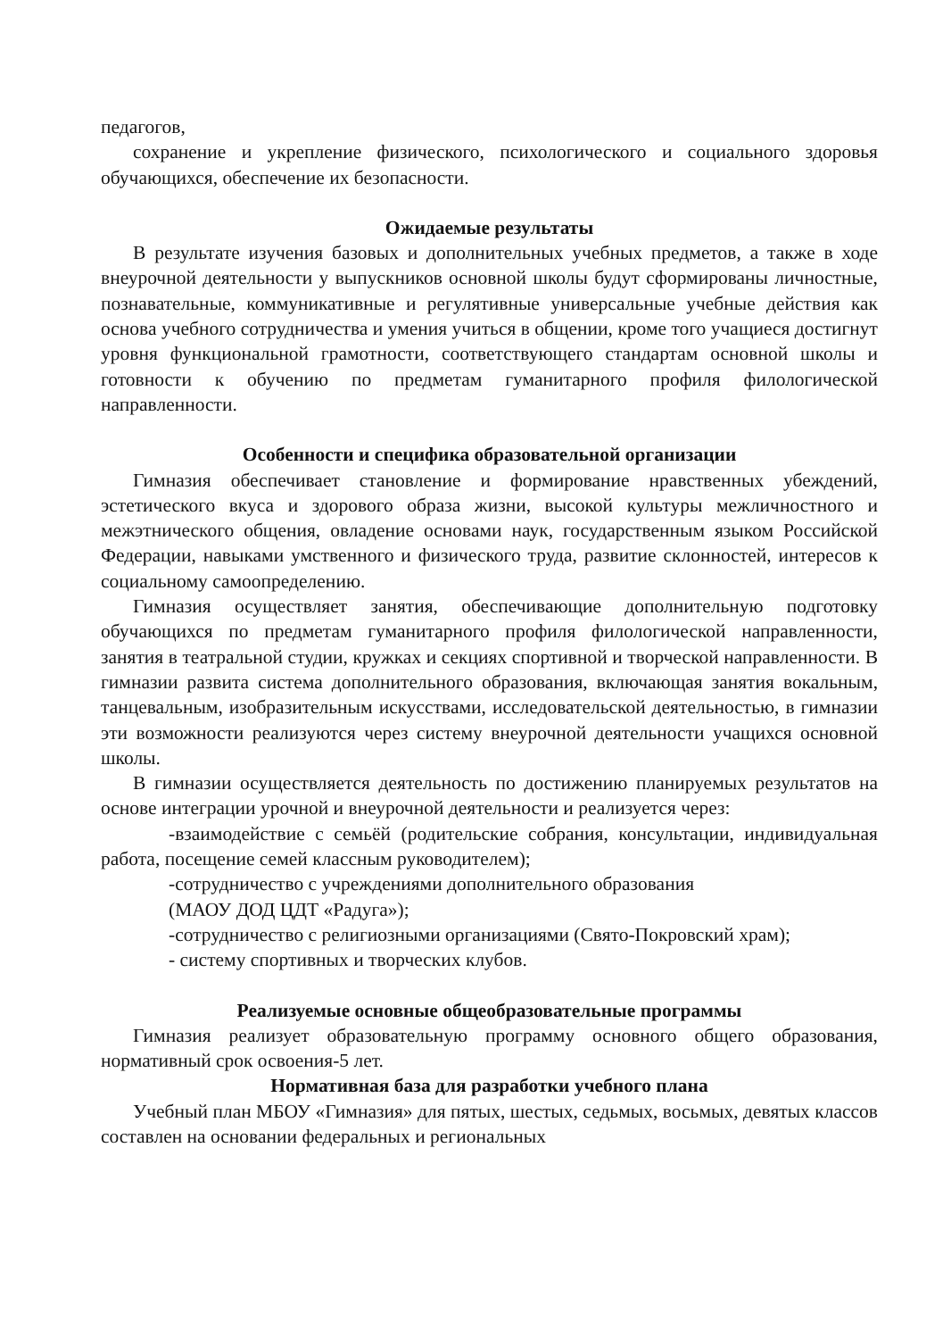педагогов,
сохранение и укрепление физического, психологического и социального здоровья обучающихся, обеспечение их безопасности.
Ожидаемые результаты
В результате изучения базовых и дополнительных учебных предметов, а также в ходе внеурочной деятельности у выпускников основной школы будут сформированы личностные, познавательные, коммуникативные и регулятивные универсальные учебные действия как основа учебного сотрудничества и умения учиться в общении, кроме того учащиеся достигнут уровня функциональной грамотности, соответствующего стандартам основной школы и готовности к обучению по предметам гуманитарного профиля филологической направленности.
Особенности и специфика образовательной организации
Гимназия обеспечивает становление и формирование нравственных убеждений, эстетического вкуса и здорового образа жизни, высокой культуры межличностного и межэтнического общения, овладение основами наук, государственным языком Российской Федерации, навыками умственного и физического труда, развитие склонностей, интересов к социальному самоопределению.
Гимназия осуществляет занятия, обеспечивающие дополнительную подготовку обучающихся по предметам гуманитарного профиля филологической направленности, занятия в театральной студии, кружках и секциях спортивной и творческой направленности. В гимназии развита система дополнительного образования, включающая занятия вокальным, танцевальным, изобразительным искусствами, исследовательской деятельностью, в гимназии эти возможности реализуются через систему внеурочной деятельности учащихся основной школы.
В гимназии осуществляется деятельность по достижению планируемых результатов на основе интеграции урочной и внеурочной деятельности и реализуется через:
-взаимодействие с семьёй (родительские собрания, консультации, индивидуальная работа, посещение семей классным руководителем);
-сотрудничество с учреждениями дополнительного образования
(МАОУ ДОД ЦДТ «Радуга»);
-сотрудничество с религиозными организациями (Свято-Покровский храм);
- систему спортивных и творческих клубов.
Реализуемые основные общеобразовательные программы
Гимназия реализует образовательную программу основного общего образования, нормативный срок освоения-5 лет.
Нормативная база для разработки учебного плана
Учебный план МБОУ «Гимназия» для пятых, шестых, седьмых, восьмых, девятых классов составлен на основании федеральных и региональных